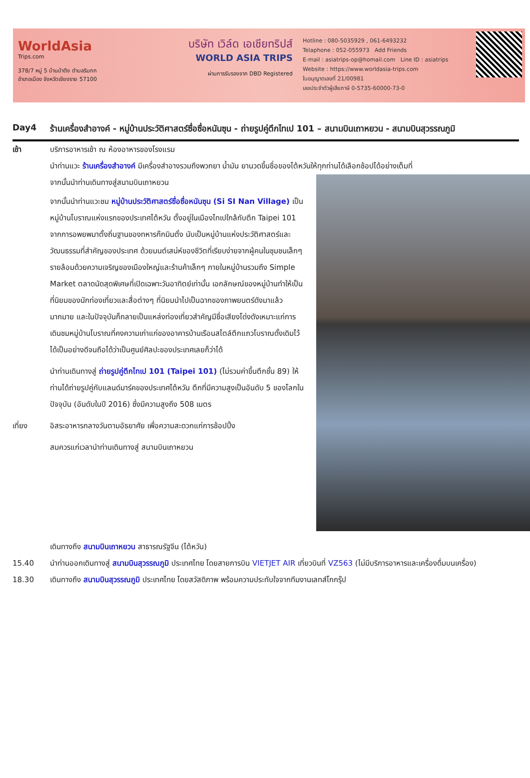WorldAsia
Trips.com
378/7 หมู่ 5 บ้านป่าตึง ตำบลริมกก
อำเภอเมือง จังหวัดเชียงราย 57100
บริษัท เวิล์ด เอเชียทริปส์
WORLD ASIA TRIPS
ผ่านการรับรองจาก DBD Registered
Hotline : 080-5035929 , 061-6493232
Telaphone : 052-055973 Add Friends
E-mail : asiatrips-op@homail.com Line ID : asiatrips
Website : https://www.worldasia-trips.com
ใบอนุญาตเลขที่ 21/00981
เลขประจำตัวผู้เสียภาษี 0-5735-60000-73-0
Day4 ร้านเครื่องสำอางค์ - หมู่บ้านประวัติศาสตร์ซื่อซื่อหนันซุน - ถ่ายรูปคู่ตึกไทเป 101 – สนามบินเถาหยวน - สนามบินสุวรรณภูมิ
เช้า บริการอาหารเช้า ณ ห้องอาหารของโรงแรม
นำท่านแวะ ร้านเครื่องสำอางค์ มีเครื่องสำอางรวมถึงพวกยา น้ำมัน ยานวดขึ้นชื่อของไต้หวันให้ทุกท่านได้เลือกช้อปได้อย่างเต็มที่
จากนั้นนำท่านเดินทางสู่สนามบินเถาหยวน
จากนั้นนำท่านแวะชม หมู่บ้านประวัติศาสตร์ซื่อซื่อหนันซุน (Si SI Nan Village) เป็นหมู่บ้านโบราณแห่งแรกของประเทศไต้หวัน ตั้งอยู่ในเมืองไทเปใกล้กับตึก Taipei 101 จากการอพยพมาตั้งถิ่นฐานของทหารก๊กมินตั๋ง นับเป็นหมู่บ้านแห่งประวัติศาสตร์และวัฒนธรรมที่สำคัญของประเทศ ด้วยมนต์เสน่ห์ของชีวิตที่เรียบง่ายจากผู้คนในชุมชนเล็กๆ รายล้อมด้วยความเจริญของเมืองใหญ่และร้านค้าเล็กๆ ภายในหมู่บ้านรวมถึง Simple Market ตลาดนัดสุดพิเศษที่เปิดเฉพาะวันอาทิตย์เท่านั้น เอกลักษณ์ของหมู่บ้านทำให้เป็นที่นิยมของนักท่องเที่ยวและสื่อต่างๆ ที่นิยมนำไปเป็นฉากของภาพยนตร์ดังมาแล้วมากมาย และในปัจจุบันก็กลายเป็นแหล่งท่องเที่ยวสำคัญมีชื่อเสียงโด่งดังเหมาะแก่การเดินชมหมู่บ้านโบราณที่คงความเก่าแก่ของอาคารบ้านเรือนสไตล์ตึกแถวโบราณดั้งเดิมไว้ได้เป็นอย่างดีจนถือได้ว่าเป็นศูนย์ศิลปะของประเทศเลยก็ว่าได้
นำท่านเดินทางสู่ ถ่ายรูปคู่ตึกไทเป 101 (Taipei 101) (ไม่รวมค่าขึ้นตึกชั้น 89) ให้ท่านได้ถ่ายรูปคู่กับแลนด์มาร์คของประเทศไต้หวัน ตึกที่มีความสูงเป็นอันดับ 5 ของโลกในปัจจุบัน (อันดับในปี 2016) ซึ่งมีความสูงถึง 508 เมตร
เที่ยง อิสระอาหารกลางวันตามอัธยาศัย เพื่อความสะดวกแก่การช้อปปิ้ง
สมควรแก่เวลานำท่านเดินทางสู่ สนามบินเถาหยวน
เดินทางถึง สนามบินเถาหยวน สาธารณรัฐจีน (ไต้หวัน)
15.40 นำท่านออกเดินทางสู่ สนามบินสุวรรณภูมิ ประเทศไทย โดยสายการบิน VIETJET AIR เที่ยวบินที่ VZ563 (ไม่มีบริการอาหารและเครื่องดื่มบนเครื่อง)
18.30 เดินทางถึง สนามบินสุวรรณภูมิ ประเทศไทย โดยสวัสดิภาพ พร้อมความประทับใจจากทีมงานเลทส์โกกรุ๊ป